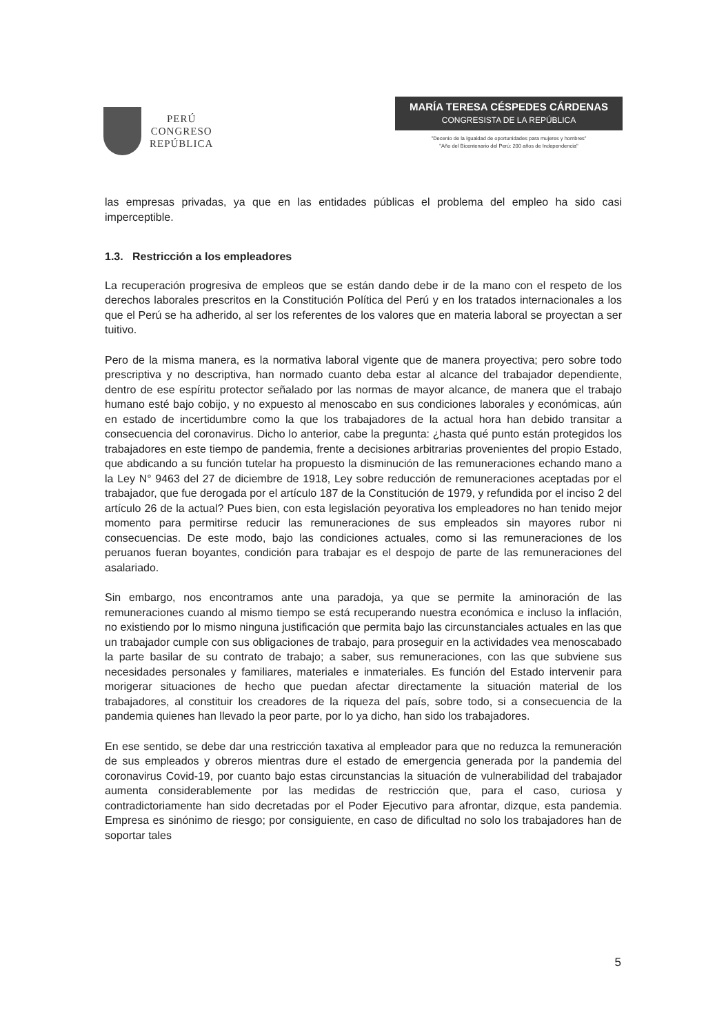PERÚ
CONGRESO
REPÚBLICA
MARÍA TERESA CÉSPEDES CÁRDENAS
CONGRESISTA DE LA REPÚBLICA
"Decenio de la Igualdad de oportunidades para mujeres y hombres"
"Año del Bicentenario del Perú: 200 años de Independencia"
las empresas privadas, ya que en las entidades públicas el problema del empleo ha sido casi imperceptible.
1.3. Restricción a los empleadores
La recuperación progresiva de empleos que se están dando debe ir de la mano con el respeto de los derechos laborales prescritos en la Constitución Política del Perú y en los tratados internacionales a los que el Perú se ha adherido, al ser los referentes de los valores que en materia laboral se proyectan a ser tuitivo.
Pero de la misma manera, es la normativa laboral vigente que de manera proyectiva; pero sobre todo prescriptiva y no descriptiva, han normado cuanto deba estar al alcance del trabajador dependiente, dentro de ese espíritu protector señalado por las normas de mayor alcance, de manera que el trabajo humano esté bajo cobijo, y no expuesto al menoscabo en sus condiciones laborales y económicas, aún en estado de incertidumbre como la que los trabajadores de la actual hora han debido transitar a consecuencia del coronavirus. Dicho lo anterior, cabe la pregunta: ¿hasta qué punto están protegidos los trabajadores en este tiempo de pandemia, frente a decisiones arbitrarias provenientes del propio Estado, que abdicando a su función tutelar ha propuesto la disminución de las remuneraciones echando mano a la Ley N° 9463 del 27 de diciembre de 1918, Ley sobre reducción de remuneraciones aceptadas por el trabajador, que fue derogada por el artículo 187 de la Constitución de 1979, y refundida por el inciso 2 del artículo 26 de la actual? Pues bien, con esta legislación peyorativa los empleadores no han tenido mejor momento para permitirse reducir las remuneraciones de sus empleados sin mayores rubor ni consecuencias. De este modo, bajo las condiciones actuales, como si las remuneraciones de los peruanos fueran boyantes, condición para trabajar es el despojo de parte de las remuneraciones del asalariado.
Sin embargo, nos encontramos ante una paradoja, ya que se permite la aminoración de las remuneraciones cuando al mismo tiempo se está recuperando nuestra económica e incluso la inflación, no existiendo por lo mismo ninguna justificación que permita bajo las circunstanciales actuales en las que un trabajador cumple con sus obligaciones de trabajo, para proseguir en la actividades vea menoscabado la parte basilar de su contrato de trabajo; a saber, sus remuneraciones, con las que subviene sus necesidades personales y familiares, materiales e inmateriales. Es función del Estado intervenir para morigerar situaciones de hecho que puedan afectar directamente la situación material de los trabajadores, al constituir los creadores de la riqueza del país, sobre todo, si a consecuencia de la pandemia quienes han llevado la peor parte, por lo ya dicho, han sido los trabajadores.
En ese sentido, se debe dar una restricción taxativa al empleador para que no reduzca la remuneración de sus empleados y obreros mientras dure el estado de emergencia generada por la pandemia del coronavirus Covid-19, por cuanto bajo estas circunstancias la situación de vulnerabilidad del trabajador aumenta considerablemente por las medidas de restricción que, para el caso, curiosa y contradictoriamente han sido decretadas por el Poder Ejecutivo para afrontar, dizque, esta pandemia. Empresa es sinónimo de riesgo; por consiguiente, en caso de dificultad no solo los trabajadores han de soportar tales
5